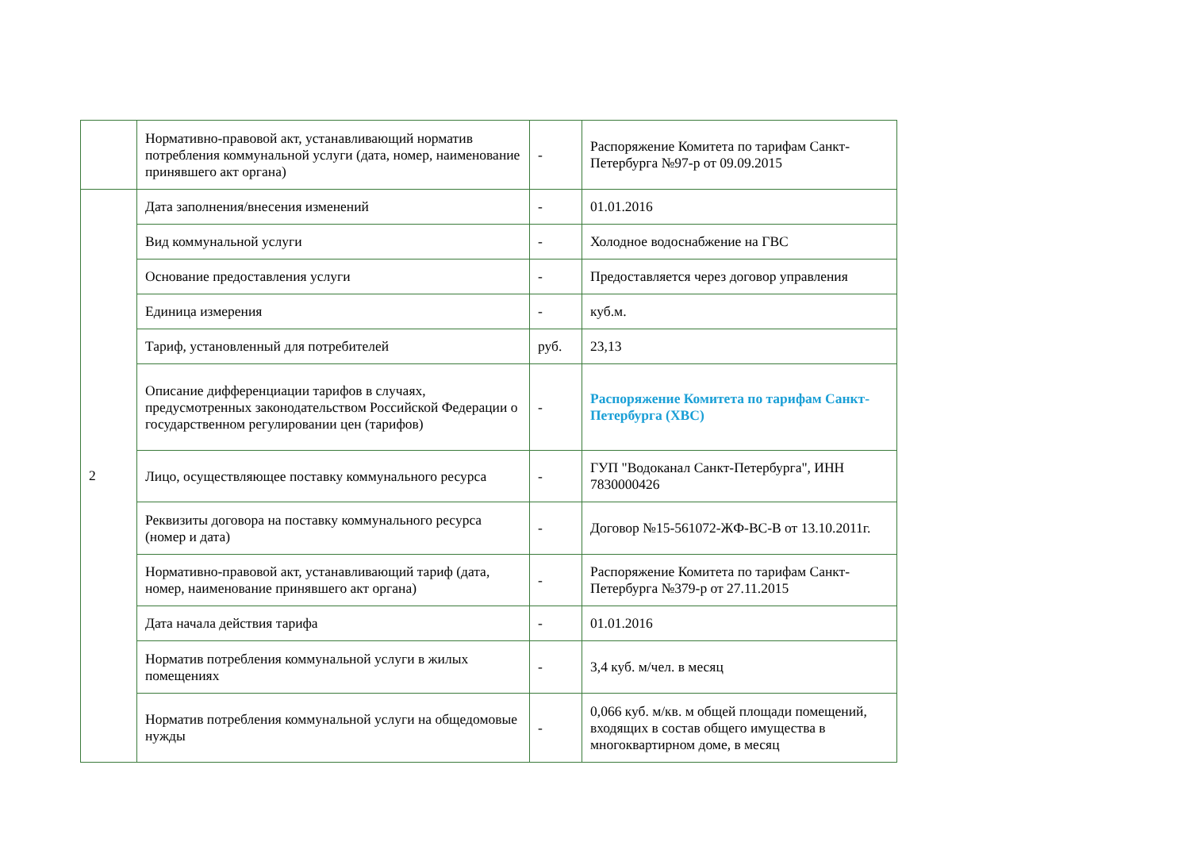| | Нормативно-правовой акт, устанавливающий норматив потребления коммунальной услуги (дата, номер, наименование принявшего акт органа) | - | Распоряжение Комитета по тарифам Санкт-Петербурга №97-р от 09.09.2015 |
| 2 | Дата заполнения/внесения изменений | - | 01.01.2016 |
| | Вид коммунальной услуги | - | Холодное водоснабжение на ГВС |
| | Основание предоставления услуги | - | Предоставляется через договор управления |
| | Единица измерения | - | куб.м. |
| | Тариф, установленный для потребителей | руб. | 23,13 |
| | Описание дифференциации тарифов в случаях, предусмотренных законодательством Российской Федерации о государственном регулировании цен (тарифов) | - | Распоряжение Комитета по тарифам Санкт-Петербурга (ХВС) |
| | Лицо, осуществляющее поставку коммунального ресурса | - | ГУП "Водоканал Санкт-Петербурга", ИНН 7830000426 |
| | Реквизиты договора на поставку коммунального ресурса (номер и дата) | - | Договор №15-561072-ЖФ-ВС-В от 13.10.2011г. |
| | Нормативно-правовой акт, устанавливающий тариф (дата, номер, наименование принявшего акт органа) | - | Распоряжение Комитета по тарифам Санкт-Петербурга №379-р от 27.11.2015 |
| | Дата начала действия тарифа | - | 01.01.2016 |
| | Норматив потребления коммунальной услуги в жилых помещениях | - | 3,4 куб. м/чел. в месяц |
| | Норматив потребления коммунальной услуги на общедомовые нужды | - | 0,066 куб. м/кв. м общей площади помещений, входящих в состав общего имущества в многоквартирном доме, в месяц |